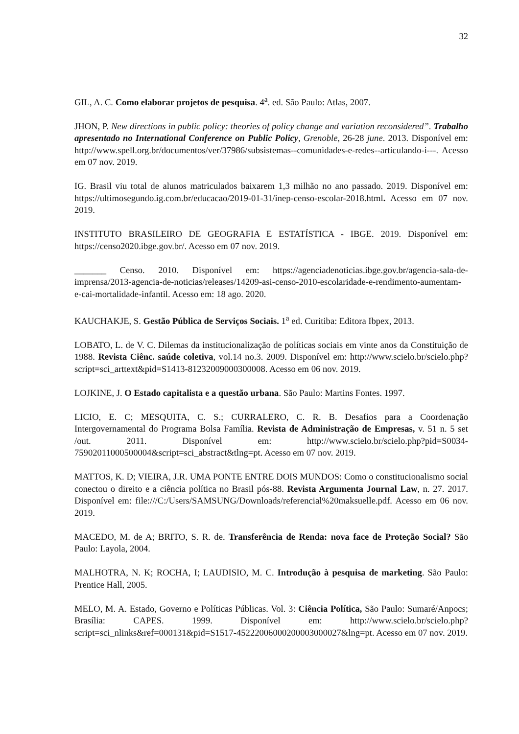32
GIL, A. C. Como elaborar projetos de pesquisa. 4<sup>a</sup>. ed. São Paulo: Atlas, 2007.
JHON, P. New directions in public policy: theories of policy change and variation reconsidered”. Trabalho apresentado no International Conference on Public Policy, Grenoble, 26-28 june. 2013. Disponível em: http://www.spell.org.br/documentos/ver/37986/subsistemas--comunidades-e-redes--articulando-i---. Acesso em 07 nov. 2019.
IG. Brasil viu total de alunos matriculados baixarem 1,3 milhão no ano passado. 2019. Disponível em: https://ultimosegundo.ig.com.br/educacao/2019-01-31/inep-censo-escolar-2018.html. Acesso em 07 nov. 2019.
INSTITUTO BRASILEIRO DE GEOGRAFIA E ESTATÍSTICA - IBGE. 2019. Disponível em: https://censo2020.ibge.gov.br/. Acesso em 07 nov. 2019.
_______ Censo. 2010. Disponível em: https://agenciadenoticias.ibge.gov.br/agencia-sala-de-imprensa/2013-agencia-de-noticias/releases/14209-asi-censo-2010-escolaridade-e-rendimento-aumentam-e-cai-mortalidade-infantil. Acesso em: 18 ago. 2020.
KAUCHAKJE, S. Gestão Pública de Serviços Sociais. 1<sup>a</sup> ed. Curitiba: Editora Ibpex, 2013.
LOBATO, L. de V. C. Dilemas da institucionalização de políticas sociais em vinte anos da Constituição de 1988. Revista Ciênc. saúde coletiva, vol.14 no.3. 2009. Disponível em: http://www.scielo.br/scielo.php?script=sci_arttext&pid=S1413-81232009000300008. Acesso em 06 nov. 2019.
LOJKINE, J. O Estado capitalista e a questão urbana. São Paulo: Martins Fontes. 1997.
LICIO, E. C; MESQUITA, C. S.; CURRALERO, C. R. B. Desafios para a Coordenação Intergovernamental do Programa Bolsa Família. Revista de Administração de Empresas, v. 51 n. 5 set /out. 2011. Disponível em: http://www.scielo.br/scielo.php?pid=S0034-75902011000500004&script=sci_abstract&tlng=pt. Acesso em 07 nov. 2019.
MATTOS, K. D; VIEIRA, J.R. UMA PONTE ENTRE DOIS MUNDOS: Como o constitucionalismo social conectou o direito e a ciência política no Brasil pós-88. Revista Argumenta Journal Law, n. 27. 2017. Disponível em: file:///C:/Users/SAMSUNG/Downloads/referencial%20maksuelle.pdf. Acesso em 06 nov. 2019.
MACEDO, M. de A; BRITO, S. R. de. Transferência de Renda: nova face de Proteção Social? São Paulo: Layola, 2004.
MALHOTRA, N. K; ROCHA, I; LAUDISIO, M. C. Introdução à pesquisa de marketing. São Paulo: Prentice Hall, 2005.
MELO, M. A. Estado, Governo e Políticas Públicas. Vol. 3: Ciência Política, São Paulo: Sumaré/Anpocs; Brasília: CAPES. 1999. Disponível em: http://www.scielo.br/scielo.php?script=sci_nlinks&ref=000131&pid=S1517-45222006000200003000027&lng=pt. Acesso em 07 nov. 2019.